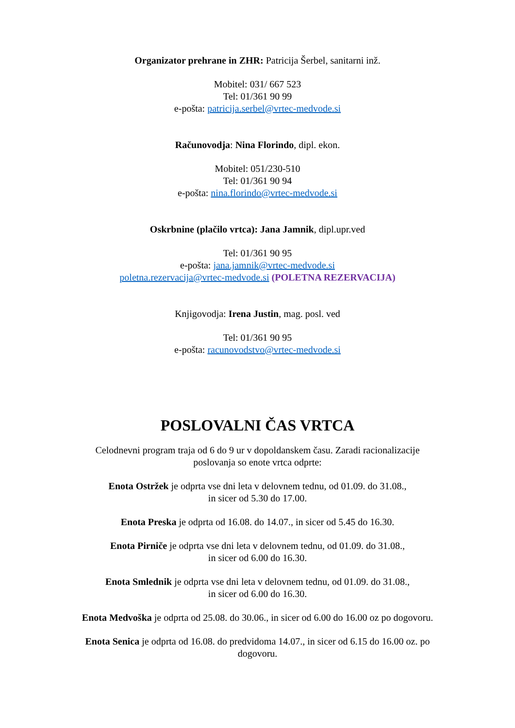Organizator prehrane in ZHR: Patricija Šerbel, sanitarni inž.
Mobitel: 031/ 667 523
Tel: 01/361 90 99
e-pošta: patricija.serbel@vrtec-medvode.si
Računovodja: Nina Florindo, dipl. ekon.
Mobitel: 051/230-510
Tel: 01/361 90 94
e-pošta: nina.florindo@vrtec-medvode.si
Oskrbnine (plačilo vrtca): Jana Jamnik, dipl.upr.ved
Tel: 01/361 90 95
e-pošta: jana.jamnik@vrtec-medvode.si
poletna.rezervacija@vrtec-medvode.si (POLETNA REZERVACIJA)
Knjigovodja: Irena Justin, mag. posl. ved
Tel: 01/361 90 95
e-pošta: racunovodstvo@vrtec-medvode.si
POSLOVALNI ČAS VRTCA
Celodnevni program traja od 6 do 9 ur v dopoldanskem času. Zaradi racionalizacije
poslovanja so enote vrtca odprte:
Enota Ostržek je odprta vse dni leta v delovnem tednu, od 01.09. do 31.08.,
in sicer od 5.30 do 17.00.
Enota Preska je odprta od 16.08. do 14.07., in sicer od 5.45 do 16.30.
Enota Pirniče je odprta vse dni leta v delovnem tednu, od 01.09. do 31.08.,
in sicer od 6.00 do 16.30.
Enota Smlednik je odprta vse dni leta v delovnem tednu, od 01.09. do 31.08.,
in sicer od 6.00 do 16.30.
Enota Medvoška je odprta od 25.08. do 30.06., in sicer od 6.00 do 16.00 oz po dogovoru.
Enota Senica je odprta od 16.08. do predvidoma 14.07., in sicer od 6.15 do 16.00 oz. po
dogovoru.